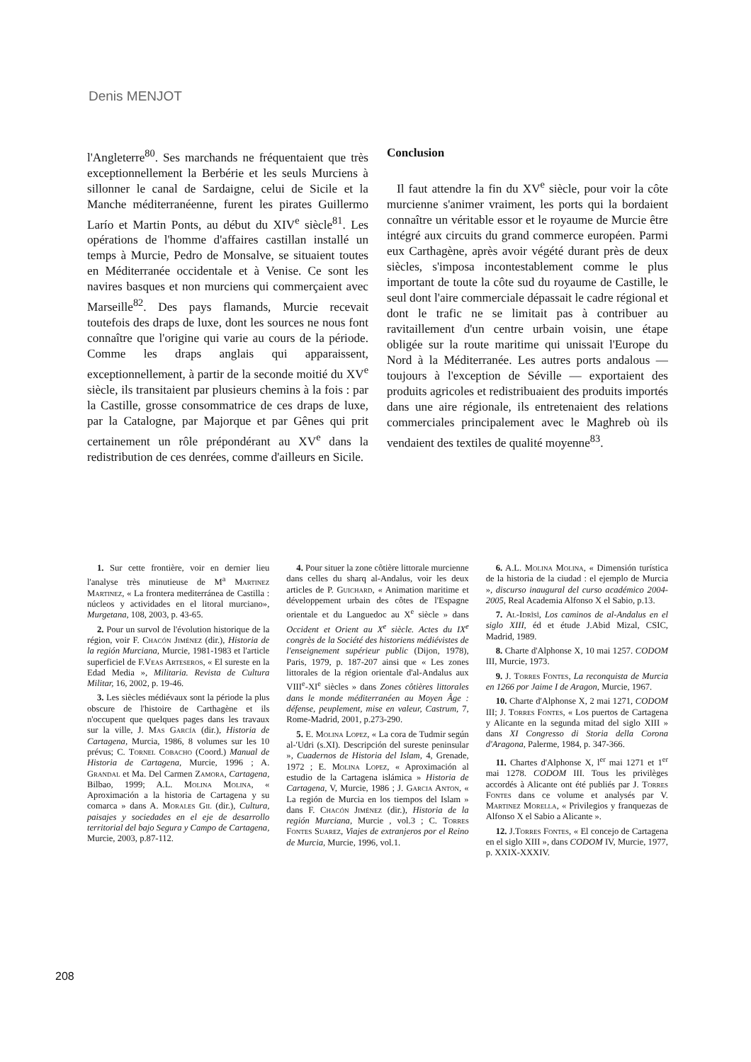Denis MENJOT
l'Angleterre<sup>80</sup>. Ses marchands ne fréquentaient que très exceptionnellement la Berbérie et les seuls Murciens à sillonner le canal de Sardaigne, celui de Sicile et la Manche méditerranéenne, furent les pirates Guillermo Larío et Martin Ponts, au début du XIV<sup>e</sup> siècle<sup>81</sup>. Les opérations de l'homme d'affaires castillan installé un temps à Murcie, Pedro de Monsalve, se situaient toutes en Méditerranée occidentale et à Venise. Ce sont les navires basques et non murciens qui commerçaient avec Marseille<sup>82</sup>. Des pays flamands, Murcie recevait toutefois des draps de luxe, dont les sources ne nous font connaître que l'origine qui varie au cours de la période. Comme les draps anglais qui apparaissent, exceptionnellement, à partir de la seconde moitié du XV<sup>e</sup> siècle, ils transitaient par plusieurs chemins à la fois : par la Castille, grosse consommatrice de ces draps de luxe, par la Catalogne, par Majorque et par Gênes qui prit certainement un rôle prépondérant au XV<sup>e</sup> dans la redistribution de ces denrées, comme d'ailleurs en Sicile.
Conclusion
Il faut attendre la fin du XV<sup>e</sup> siècle, pour voir la côte murcienne s'animer vraiment, les ports qui la bordaient connaître un véritable essor et le royaume de Murcie être intégré aux circuits du grand commerce européen. Parmi eux Carthagène, après avoir végété durant près de deux siècles, s'imposa incontestablement comme le plus important de toute la côte sud du royaume de Castille, le seul dont l'aire commerciale dépassait le cadre régional et dont le trafic ne se limitait pas à contribuer au ravitaillement d'un centre urbain voisin, une étape obligée sur la route maritime qui unissait l'Europe du Nord à la Méditerranée. Les autres ports andalous — toujours à l'exception de Séville — exportaient des produits agricoles et redistribuaient des produits importés dans une aire régionale, ils entretenaient des relations commerciales principalement avec le Maghreb où ils vendaient des textiles de qualité moyenne<sup>83</sup>.
1. Sur cette frontière, voir en dernier lieu l'analyse très minutieuse de M<sup>a</sup> Martinez Martinez, « La frontera mediterránea de Castilla : núcleos y actividades en el litoral murciano», Murgetana, 108, 2003, p. 43-65.
2. Pour un survol de l'évolution historique de la région, voir F. Chacón Jiménez (dir.), Historia de la región Murciana, Murcie, 1981-1983 et l'article superficiel de F.Veas Arteseros, « El sureste en la Edad Media », Militaria. Revista de Cultura Militar, 16, 2002, p. 19-46.
3. Les siècles médiévaux sont la période la plus obscure de l'histoire de Carthagène et ils n'occupent que quelques pages dans les travaux sur la ville, J. Mas García (dir.), Historia de Cartagena, Murcia, 1986, 8 volumes sur les 10 prévus; C. Tornel Cobacho (Coord.) Manual de Historia de Cartagena, Murcie, 1996 ; A. Grandal et Ma. Del Carmen Zamora, Cartagena, Bilbao, 1999; A.L. Molina Molina, « Aproximación a la historia de Cartagena y su comarca » dans A. Morales Gil (dir.), Cultura, paisajes y sociedades en el eje de desarrollo territorial del bajo Segura y Campo de Cartagena, Murcie, 2003, p.87-112.
4. Pour situer la zone côtière littorale murcienne dans celles du sharq al-Andalus, voir les deux articles de P. Guichard, « Animation maritime et développement urbain des côtes de l'Espagne orientale et du Languedoc au X<sup>e</sup> siècle » dans Occident et Orient au X<sup>e</sup> siècle. Actes du IX<sup>e</sup> congrès de la Société des historiens médiévistes de l'enseignement supérieur public (Dijon, 1978), Paris, 1979, p. 187-207 ainsi que « Les zones littorales de la région orientale d'al-Andalus aux VIII<sup>e</sup>-XI<sup>e</sup> siècles » dans Zones côtières littorales dans le monde méditerranéen au Moyen Âge : défense, peuplement, mise en valeur, Castrum, 7, Rome-Madrid, 2001, p.273-290.
5. E. Molina Lopez, « La cora de Tudmir según al-'Udri (s.XI). Descripción del sureste peninsular », Cuadernos de Historia del Islam, 4, Grenade, 1972 ; E. Molina Lopez, « Aproximación al estudio de la Cartagena islámica » Historia de Cartagena, V, Murcie, 1986 ; J. Garcia Anton, « La región de Murcia en los tiempos del Islam » dans F. Chacón Jiménez (dir.), Historia de la región Murciana, Murcie , vol.3 ; C. Torres Fontes Suarez, Viajes de extranjeros por el Reino de Murcia, Murcie, 1996, vol.1.
6. A.L. Molina Molina, « Dimensión turística de la historia de la ciudad : el ejemplo de Murcia », discurso inaugural del curso académico 2004-2005, Real Academia Alfonso X el Sabio, p.13.
7. Al-Idrîsî, Los caminos de al-Andalus en el siglo XIII, éd et étude J.Abid Mizal, CSIC, Madrid, 1989.
8. Charte d'Alphonse X, 10 mai 1257. CODOM III, Murcie, 1973.
9. J. Torres Fontes, La reconquista de Murcia en 1266 por Jaime I de Aragon, Murcie, 1967.
10. Charte d'Alphonse X, 2 mai 1271, CODOM III; J. Torres Fontes, « Los puertos de Cartagena y Alicante en la segunda mitad del siglo XIII » dans XI Congresso di Storia della Corona d'Aragona, Palerme, 1984, p. 347-366.
11. Chartes d'Alphonse X, l<sup>er</sup> mai 1271 et 1<sup>er</sup> mai 1278. CODOM III. Tous les privilèges accordés à Alicante ont été publiés par J. Torres Fontes dans ce volume et analysés par V. Martinez Morella, « Privilegios y franquezas de Alfonso X el Sabio a Alicante ».
12. J.Torres Fontes, « El concejo de Cartagena en el siglo XIII », dans CODOM IV, Murcie, 1977, p. XXIX-XXXIV.
208